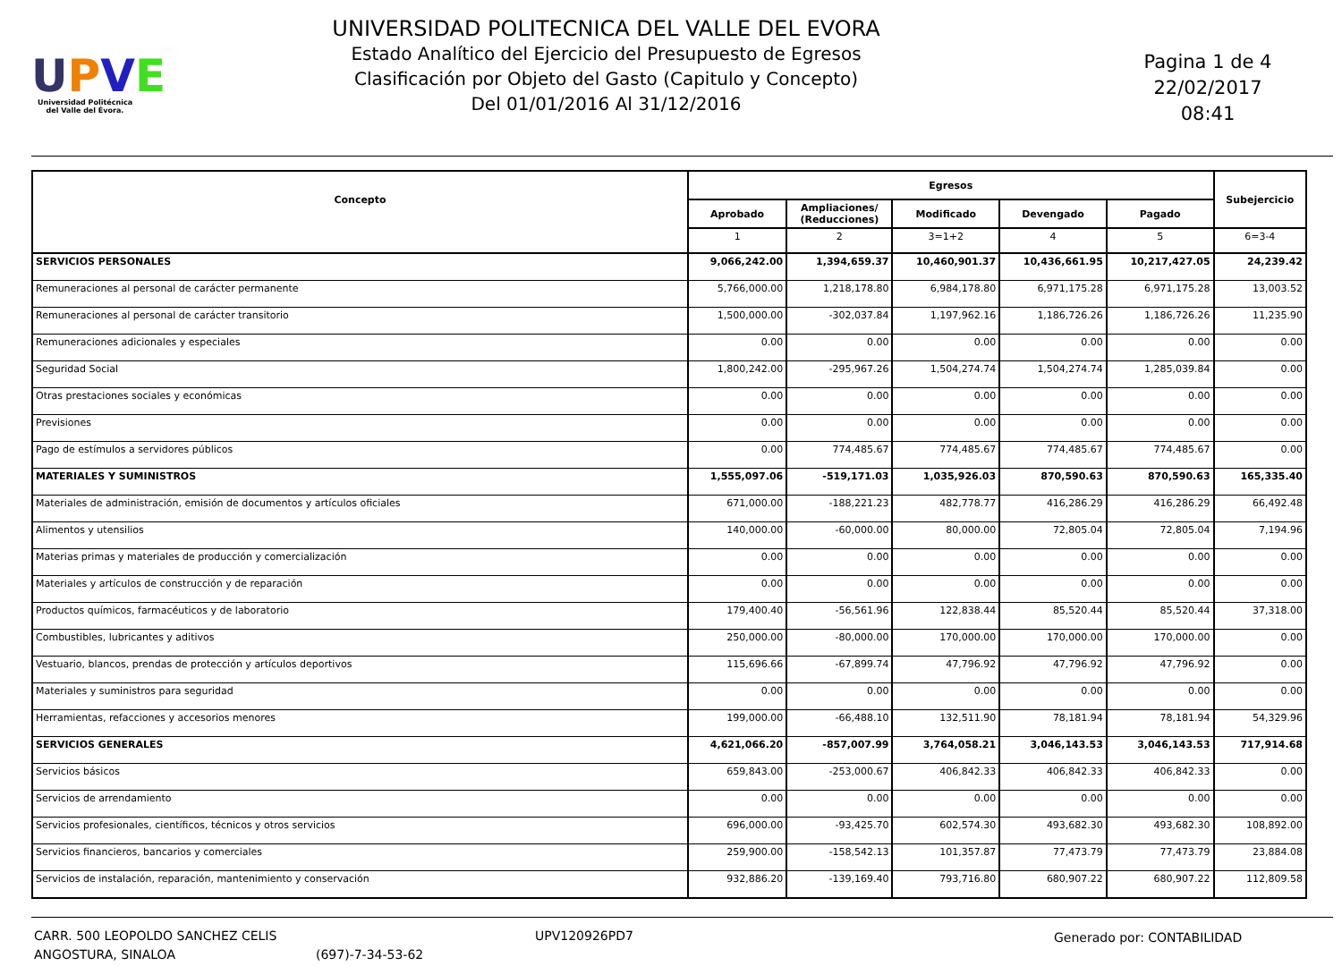UPVE
Universidad Politécnica
del Valle del Évora.
UNIVERSIDAD POLITECNICA DEL VALLE DEL EVORA
Estado Analítico del Ejercicio del Presupuesto de Egresos
Clasificación por Objeto del Gasto (Capitulo y Concepto)
Del 01/01/2016 Al 31/12/2016
Pagina 1 de 4
22/02/2017
08:41
| Concepto | Egresos | | | | | Subejercicio |
| --- | --- | --- | --- | --- | --- | --- |
| | Aprobado | Ampliaciones/ (Reducciones) | Modificado | Devengado | Pagado | |
| | 1 | 2 | 3=1+2 | 4 | 5 | 6=3-4 |
| SERVICIOS PERSONALES | 9,066,242.00 | 1,394,659.37 | 10,460,901.37 | 10,436,661.95 | 10,217,427.05 | 24,239.42 |
| Remuneraciones al personal de carácter permanente | 5,766,000.00 | 1,218,178.80 | 6,984,178.80 | 6,971,175.28 | 6,971,175.28 | 13,003.52 |
| Remuneraciones al personal de carácter transitorio | 1,500,000.00 | -302,037.84 | 1,197,962.16 | 1,186,726.26 | 1,186,726.26 | 11,235.90 |
| Remuneraciones adicionales y especiales | 0.00 | 0.00 | 0.00 | 0.00 | 0.00 | 0.00 |
| Seguridad Social | 1,800,242.00 | -295,967.26 | 1,504,274.74 | 1,504,274.74 | 1,285,039.84 | 0.00 |
| Otras prestaciones sociales y económicas | 0.00 | 0.00 | 0.00 | 0.00 | 0.00 | 0.00 |
| Previsiones | 0.00 | 0.00 | 0.00 | 0.00 | 0.00 | 0.00 |
| Pago de estímulos a servidores públicos | 0.00 | 774,485.67 | 774,485.67 | 774,485.67 | 774,485.67 | 0.00 |
| MATERIALES Y SUMINISTROS | 1,555,097.06 | -519,171.03 | 1,035,926.03 | 870,590.63 | 870,590.63 | 165,335.40 |
| Materiales de administración, emisión de documentos y artículos oficiales | 671,000.00 | -188,221.23 | 482,778.77 | 416,286.29 | 416,286.29 | 66,492.48 |
| Alimentos y utensilios | 140,000.00 | -60,000.00 | 80,000.00 | 72,805.04 | 72,805.04 | 7,194.96 |
| Materias primas y materiales de producción y comercialización | 0.00 | 0.00 | 0.00 | 0.00 | 0.00 | 0.00 |
| Materiales y artículos de construcción y de reparación | 0.00 | 0.00 | 0.00 | 0.00 | 0.00 | 0.00 |
| Productos químicos, farmacéuticos y de laboratorio | 179,400.40 | -56,561.96 | 122,838.44 | 85,520.44 | 85,520.44 | 37,318.00 |
| Combustibles, lubricantes y aditivos | 250,000.00 | -80,000.00 | 170,000.00 | 170,000.00 | 170,000.00 | 0.00 |
| Vestuario, blancos, prendas de protección y artículos deportivos | 115,696.66 | -67,899.74 | 47,796.92 | 47,796.92 | 47,796.92 | 0.00 |
| Materiales y suministros para seguridad | 0.00 | 0.00 | 0.00 | 0.00 | 0.00 | 0.00 |
| Herramientas, refacciones y accesorios menores | 199,000.00 | -66,488.10 | 132,511.90 | 78,181.94 | 78,181.94 | 54,329.96 |
| SERVICIOS GENERALES | 4,621,066.20 | -857,007.99 | 3,764,058.21 | 3,046,143.53 | 3,046,143.53 | 717,914.68 |
| Servicios básicos | 659,843.00 | -253,000.67 | 406,842.33 | 406,842.33 | 406,842.33 | 0.00 |
| Servicios de arrendamiento | 0.00 | 0.00 | 0.00 | 0.00 | 0.00 | 0.00 |
| Servicios profesionales, científicos, técnicos y otros servicios | 696,000.00 | -93,425.70 | 602,574.30 | 493,682.30 | 493,682.30 | 108,892.00 |
| Servicios financieros, bancarios y comerciales | 259,900.00 | -158,542.13 | 101,357.87 | 77,473.79 | 77,473.79 | 23,884.08 |
| Servicios de instalación, reparación, mantenimiento y conservación | 932,886.20 | -139,169.40 | 793,716.80 | 680,907.22 | 680,907.22 | 112,809.58 |
CARR. 500 LEOPOLDO SANCHEZ CELIS
ANGOSTURA, SINALOA
(697)-7-34-53-62 UPV120926PD7 Generado por: CONTABILIDAD